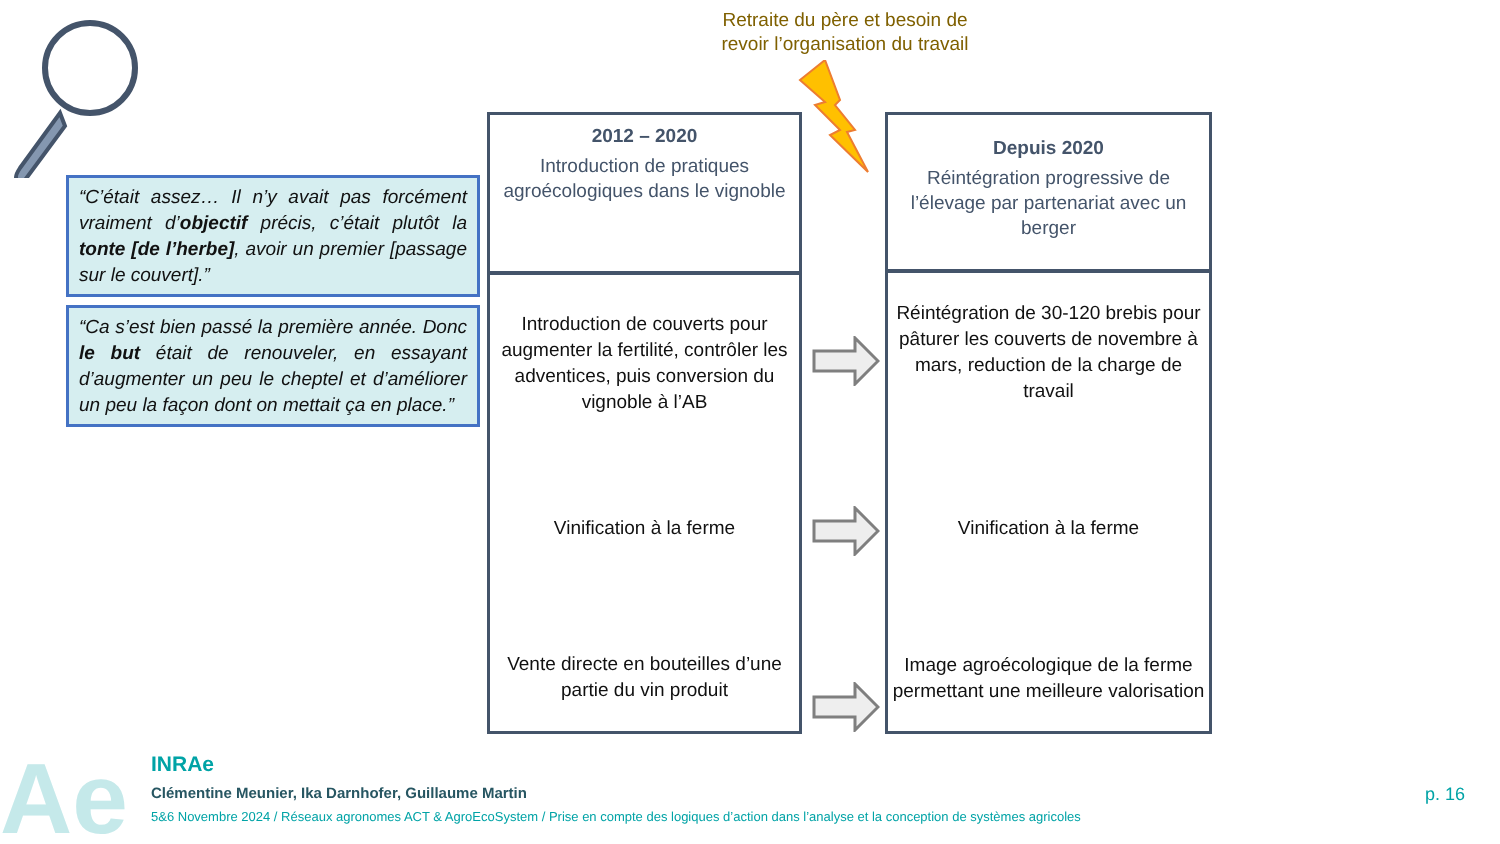Retraite du père et besoin de revoir l’organisation du travail
“C’était assez… Il n’y avait pas forcément vraiment d’objectif précis, c’était plutôt la tonte [de l’herbe], avoir un premier [passage sur le couvert].”
“Ca s’est bien passé la première année. Donc le but était de renouveler, en essayant d’augmenter un peu le cheptel et d’améliorer un peu la façon dont on mettait ça en place.”
2012 – 2020
Introduction de pratiques agroécologiques dans le vignoble
Introduction de couverts pour augmenter la fertilité, contrôler les adventices, puis conversion du vignoble à l’AB
Vinification à la ferme
Vente directe en bouteilles d’une partie du vin produit
Depuis 2020
Réintégration progressive de l’élevage par partenariat avec un berger
Réintégration de 30-120 brebis pour pâturer les couverts de novembre à mars, reduction de la charge de travail
Vinification à la ferme
Image agroécologique de la ferme permettant une meilleure valorisation
Ae
INRAe
Clémentine Meunier, Ika Darnhofer, Guillaume Martin
5&6 Novembre 2024 / Réseaux agronomes ACT & AgroEcoSystem / Prise en compte des logiques d’action dans l’analyse et la conception de systèmes agricoles
p. 16